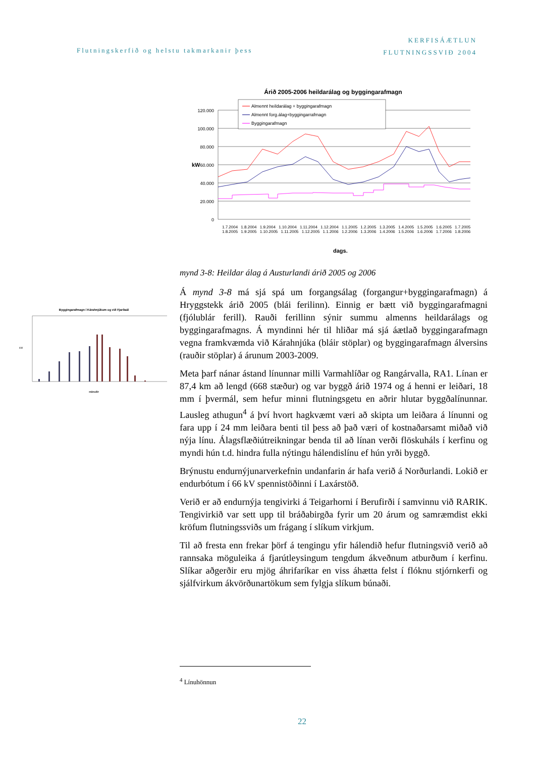Flutningskerfið og helstu takmarkanir þess
KERFISÁÆTLUN
FLUTNINGSSVIÐ 2004
Árið 2005-2006 heildarálag og byggingarafmagn
120.000
100.000
80.000
60.000
40.000
20.000
0
kW
Almennt heildarálag + byggingarafmagn
Almennt forg.álag+byggingarrafmagn
Byggingarafmagn
dags.
1.7.2004 1.8.2004 1.9.2004 1.10.2004 1.11.2004 1.12.2004 1.1.2005 1.2.2005 1.3.2005 1.4.2005 1.5.2005 1.6.2005 1.7.2005 1.8.2005 1.9.2005 1.10.2005 1.11.2005 1.12.2005 1.1.2006 1.2.2006 1.3.2006 1.4.2006 1.5.2006 1.6.2006 1.7.2006 1.8.2006
Byggingarafmagn í Kárahnjúkum og við Fjarðaál
kW
mánuðir
mynd 3-8: Heildar álag á Austurlandi árið 2005 og 2006
Á mynd 3-8 má sjá spá um forgangsálag (forgangur+byggingarafmagn) á Hryggstekk árið 2005 (blái ferilinn). Einnig er bætt við byggingarafmagni (fjólublár ferill). Rauði ferillinn sýnir summu almenns heildarálags og byggingarafmagns. Á myndinni hér til hliðar má sjá áætlað byggingarafmagn vegna framkvæmda við Kárahnjúka (bláir stöplar) og byggingarafmagn álversins (rauðir stöplar) á árunum 2003-2009.
Meta þarf nánar ástand línunnar milli Varmahlíðar og Rangárvalla, RA1. Línan er 87,4 km að lengd (668 stæður) og var byggð árið 1974 og á henni er leiðari, 18 mm í þvermál, sem hefur minni flutningsgetu en aðrir hlutar byggðalínunnar. Lausleg athugun<sup>4</sup> á því hvort hagkvæmt væri að skipta um leiðara á línunni og fara upp í 24 mm leiðara benti til þess að það væri of kostnaðarsamt miðað við nýja línu. Álagsflæðiútreikningar benda til að línan verði flöskuháls í kerfinu og myndi hún t.d. hindra fulla nýtingu hálendislínu ef hún yrði byggð.
Brýnustu endurnýjunarverkefnin undanfarin ár hafa verið á Norðurlandi. Lokið er endurbótum í 66 kV spennistöðinni í Laxárstöð.
Verið er að endurnýja tengivirki á Teigarhorni í Berufirði í samvinnu við RARIK. Tengivirkið var sett upp til bráðabirgða fyrir um 20 árum og samræmdist ekki kröfum flutningssviðs um frágang í slíkum virkjum.
Til að fresta enn frekar þörf á tengingu yfir hálendið hefur flutningsvið verið að rannsaka möguleika á fjarútleysingum tengdum ákveðnum atburðum í kerfinu. Slíkar aðgerðir eru mjög áhrifaríkar en viss áhætta felst í flóknu stjórnkerfi og sjálfvirkum ákvörðunartökum sem fylgja slíkum búnaði.
<sup>4</sup> Línuhönnun
22